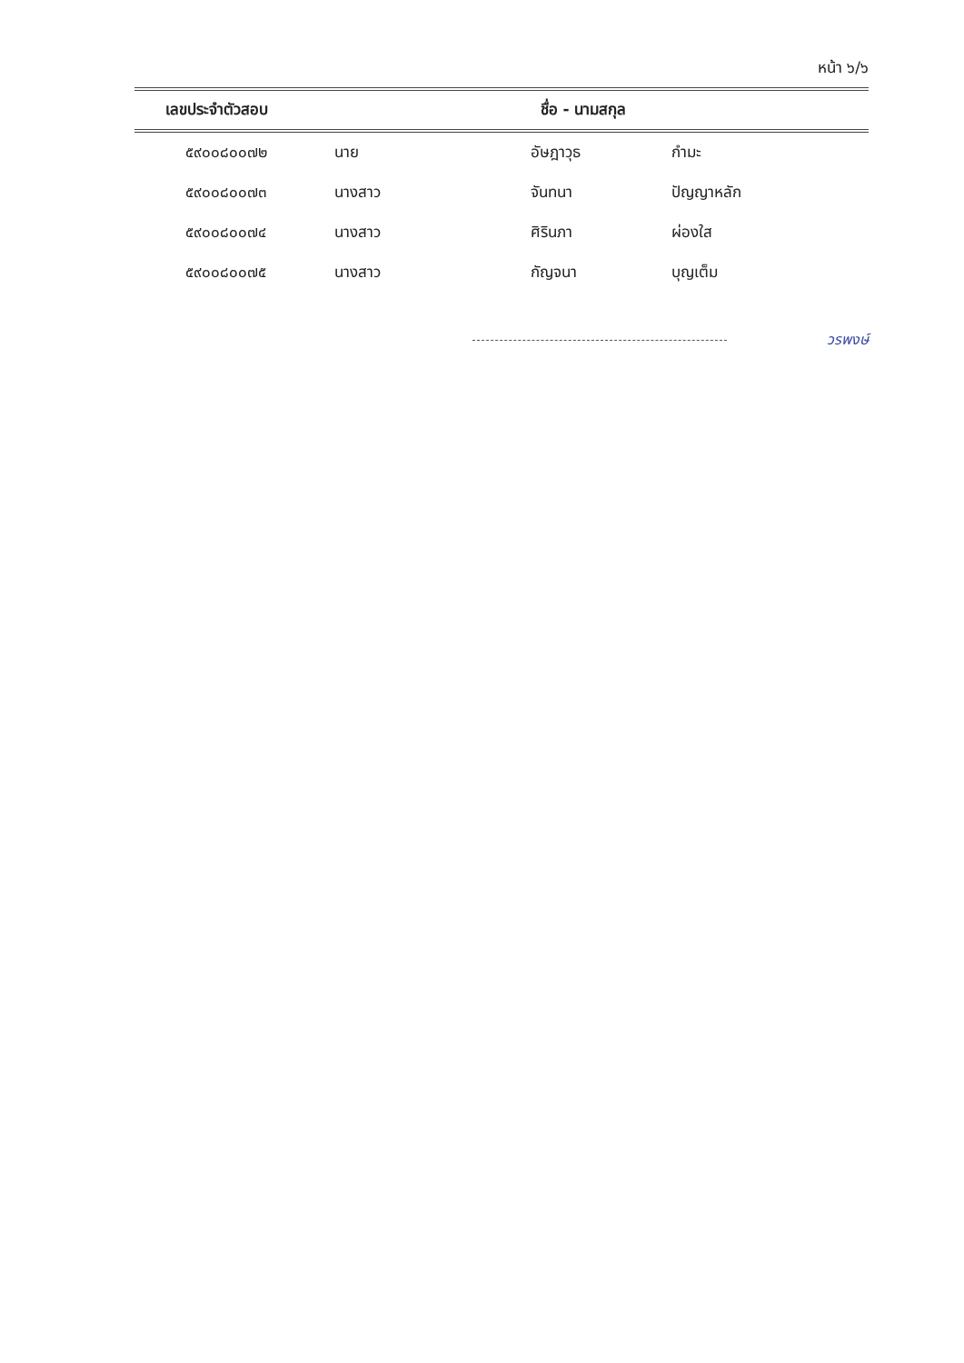หน้า ๖/๖
| เลขประจำตัวสอบ | ชื่อ - นามสกุล | | |
| --- | --- | --- | --- |
| ๕๙๐๐๘๐๐๗๒ | นาย | อัษฎาวุธ | กำมะ |
| ๕๙๐๐๘๐๐๗๓ | นางสาว | จันทนา | ปัญญาหลัก |
| ๕๙๐๐๘๐๐๗๔ | นางสาว | ศิรินภา | ผ่องใส |
| ๕๙๐๐๘๐๐๗๕ | นางสาว | กัญจนา | บุญเต็ม |
วรพงษ์